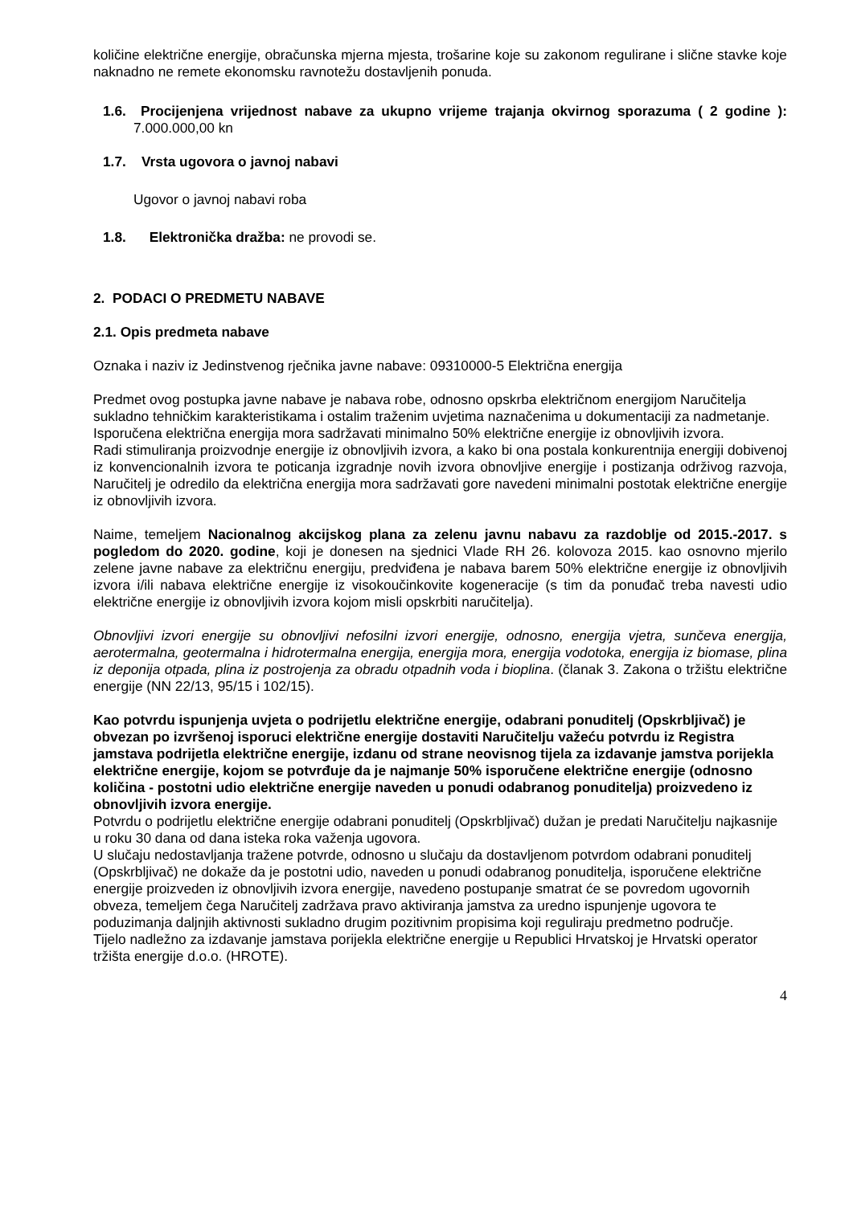količine električne energije, obračunska mjerna mjesta, trošarine koje su zakonom regulirane i slične stavke koje naknadno ne remete ekonomsku ravnotežu dostavljenih ponuda.
1.6. Procijenjena vrijednost nabave za ukupno vrijeme trajanja okvirnog sporazuma ( 2 godine ): 7.000.000,00 kn
1.7. Vrsta ugovora o javnoj nabavi
Ugovor o javnoj nabavi roba
1.8. Elektronička dražba: ne provodi se.
2. PODACI O PREDMETU NABAVE
2.1. Opis predmeta nabave
Oznaka i naziv iz Jedinstvenog rječnika javne nabave: 09310000-5 Električna energija
Predmet ovog postupka javne nabave je nabava robe, odnosno opskrba električnom energijom Naručitelja sukladno tehničkim karakteristikama i ostalim traženim uvjetima naznačenima u dokumentaciji za nadmetanje. Isporučena električna energija mora sadržavati minimalno 50% električne energije iz obnovljivih izvora.
Radi stimuliranja proizvodnje energije iz obnovljivih izvora, a kako bi ona postala konkurentnija energiji dobivenoj iz konvencionalnih izvora te poticanja izgradnje novih izvora obnovljive energije i postizanja održivog razvoja, Naručitelj je odredilo da električna energija mora sadržavati gore navedeni minimalni postotak električne energije iz obnovljivih izvora.
Naime, temeljem Nacionalnog akcijskog plana za zelenu javnu nabavu za razdoblje od 2015.-2017. s pogledom do 2020. godine, koji je donesen na sjednici Vlade RH 26. kolovoza 2015. kao osnovno mjerilo zelene javne nabave za električnu energiju, predviđena je nabava barem 50% električne energije iz obnovljivih izvora i/ili nabava električne energije iz visokoučinkovite kogeneracije (s tim da ponuđač treba navesti udio električne energije iz obnovljivih izvora kojom misli opskrbiti naručitelja).
Obnovljivi izvori energije su obnovljivi nefosilni izvori energije, odnosno, energija vjetra, sunčeva energija, aerotermalna, geotermalna i hidrotermalna energija, energija mora, energija vodotoka, energija iz biomase, plina iz deponija otpada, plina iz postrojenja za obradu otpadnih voda i bioplina. (članak 3. Zakona o tržištu električne energije (NN 22/13, 95/15 i 102/15).
Kao potvrdu ispunjenja uvjeta o podrijetlu električne energije, odabrani ponuditelj (Opskrbljivač) je obvezan po izvršenoj isporuci električne energije dostaviti Naručitelju važeću potvrdu iz Registra jamstava podrijetla električne energije, izdanu od strane neovisnog tijela za izdavanje jamstva porijekla električne energije, kojom se potvrđuje da je najmanje 50% isporučene električne energije (odnosno količina - postotni udio električne energije naveden u ponudi odabranog ponuditelja) proizvedeno iz obnovljivih izvora energije.
Potvrdu o podrijetlu električne energije odabrani ponuditelj (Opskrbljivač) dužan je predati Naručitelju najkasnije u roku 30 dana od dana isteka roka važenja ugovora.
U slučaju nedostavljanja tražene potvrde, odnosno u slučaju da dostavljenom potvrdom odabrani ponuditelj (Opskrbljivač) ne dokaže da je postotni udio, naveden u ponudi odabranog ponuditelja, isporučene električne energije proizveden iz obnovljivih izvora energije, navedeno postupanje smatrat će se povredom ugovornih obveza, temeljem čega Naručitelj zadržava pravo aktiviranja jamstva za uredno ispunjenje ugovora te poduzimanja daljnjih aktivnosti sukladno drugim pozitivnim propisima koji reguliraju predmetno područje.
Tijelo nadležno za izdavanje jamstava porijekla električne energije u Republici Hrvatskoj je Hrvatski operator tržišta energije d.o.o. (HROTE).
4